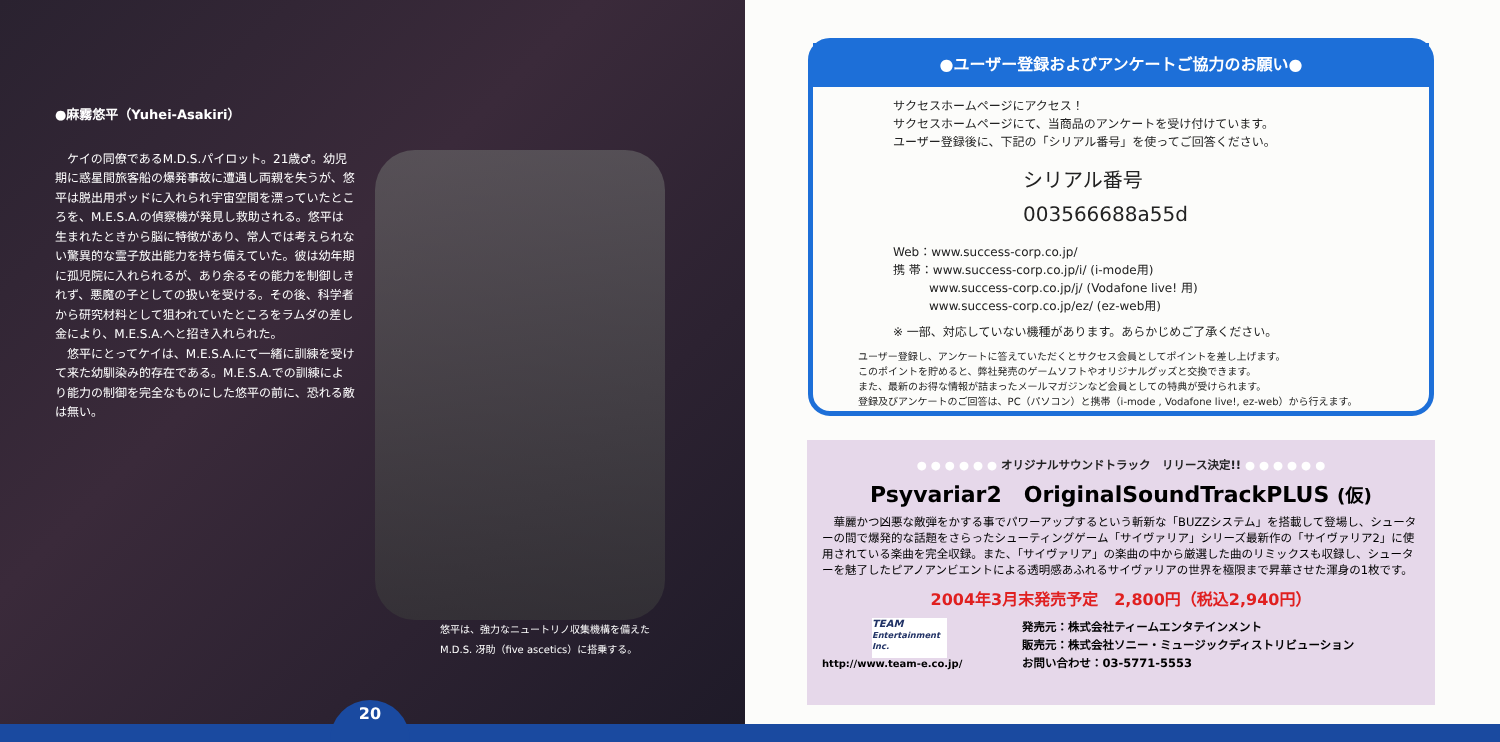●麻霧悠平（Yuhei-Asakiri）
　ケイの同僚であるM.D.S.パイロット。21歳♂。幼児期に惑星間旅客船の爆発事故に遭遇し両親を失うが、悠平は脱出用ポッドに入れられ宇宙空間を漂っていたところを、M.E.S.A.の偵察機が発見し救助される。悠平は生まれたときから脳に特徴があり、常人では考えられない驚異的な霊子放出能力を持ち備えていた。彼は幼年期に孤児院に入れられるが、あり余るその能力を制御しきれず、悪魔の子としての扱いを受ける。その後、科学者から研究材料として狙われていたところをラムダの差し金により、M.E.S.A.へと招き入れられた。
　悠平にとってケイは、M.E.S.A.にて一緒に訓練を受けて来た幼馴染み的存在である。M.E.S.A.での訓練により能力の制御を完全なものにした悠平の前に、恐れる敵は無い。
悠平は、強力なニュートリノ収集機構を備えた
M.D.S. 冴助（five ascetics）に搭乗する。
20
●ユーザー登録およびアンケートご協力のお願い●
サクセスホームページにアクセス！
サクセスホームページにて、当商品のアンケートを受け付けています。
ユーザー登録後に、下記の「シリアル番号」を使ってご回答ください。
シリアル番号
003566688a55d
Web：www.success-corp.co.jp/
携 帯：www.success-corp.co.jp/i/ (i-mode用)
　　　www.success-corp.co.jp/j/ (Vodafone live! 用)
　　　www.success-corp.co.jp/ez/ (ez-web用)
※ 一部、対応していない機種があります。あらかじめご了承ください。
ユーザー登録し、アンケートに答えていただくとサクセス会員としてポイントを差し上げます。
このポイントを貯めると、弊社発売のゲームソフトやオリジナルグッズと交換できます。
また、最新のお得な情報が詰まったメールマガジンなど会員としての特典が受けられます。
登録及びアンケートのご回答は、PC（パソコン）と携帯（i-mode , Vodafone live!, ez-web）から行えます。
● ● ● ● ● ● オリジナルサウンドトラック　リリース決定!! ● ● ● ● ● ●
Psyvariar2　OriginalSoundTrackPLUS (仮)
　華麗かつ凶悪な敵弾をかする事でパワーアップするという斬新な「BUZZシステム」を搭載して登場し、シューターの間で爆発的な話題をさらったシューティングゲーム「サイヴァリア」シリーズ最新作の「サイヴァリア2」に使用されている楽曲を完全収録。また、「サイヴァリア」の楽曲の中から厳選した曲のリミックスも収録し、シューターを魅了したピアノアンビエントによる透明感あふれるサイヴァリアの世界を極限まで昇華させた渾身の1枚です。
2004年3月末発売予定　2,800円（税込2,940円）
TEAM
Entertainment Inc.
http://www.team-e.co.jp/
発売元：株式会社ティームエンタテインメント
販売元：株式会社ソニー・ミュージックディストリビューション
お問い合わせ：03-5771-5553